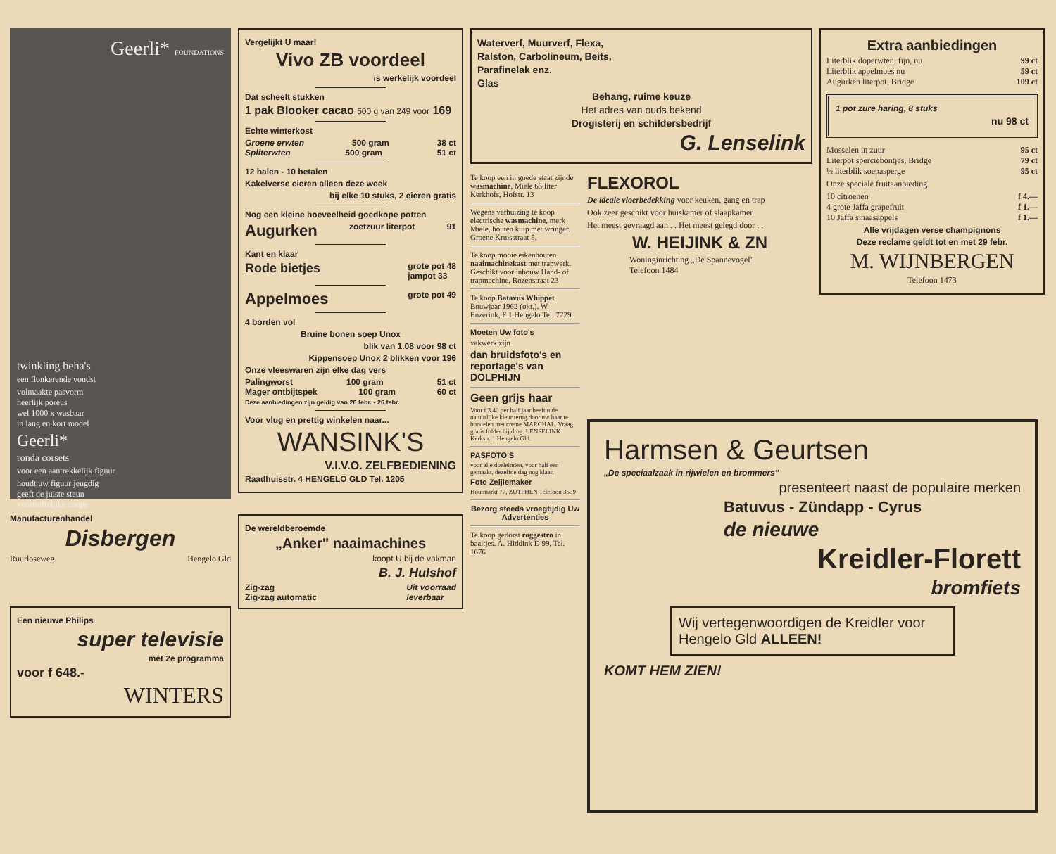Geerli* FOUNDATIONS
twinkling beha's
een flonkerende vondst
volmaakte pasvorm
heerlijk poreus
wel 1000 x wasbaar
in lang en kort model
Geerli*
ronda corsets
voor een aantrekkelijk figuur
houdt uw figuur jeugdig
geeft de juiste steun
voortreffelijke coupe
Manufacturenhandel
Disbergen
Ruurloseweg Hengelo Gld
Een nieuwe Philips
super televisie
met 2e programma
voor f 648.-
WINTERS
Vergelijkt U maar!
Vivo ZB voordeel
is werkelijk voordeel
Dat scheelt stukken
1 pak Blooker cacao 500 g van 249 voor 169
Echte winterkost
Groene erwten 500 gram 38 ct
Spliterwten 500 gram 51 ct
12 halen - 10 betalen
Kakelverse eieren alleen deze week
bij elke 10 stuks, 2 eieren gratis
Nog een kleine hoeveelheid goedkope potten
Augurken zoetzuur literpot 91
Kant en klaar
Rode bietjes grote pot 48
jampot 33
Appelmoes grote pot 49
4 borden vol
Bruine bonen soep Unox
blik van 1.08 voor 98 ct
Kippensoep Unox 2 blikken voor 196
Onze vleeswaren zijn elke dag vers
Palingworst 100 gram 51 ct
Mager ontbijtspek 100 gram 60 ct
Deze aanbiedingen zijn geldig van 20 febr. - 26 febr.
Voor vlug en prettig winkelen naar...
WANSINK'S
V.I.V.O. ZELFBEDIENING
Raadhuisstr. 4 HENGELO GLD Tel. 1205
De wereldberoemde
„Anker" naaimachines
koopt U bij de vakman
B. J. Hulshof
Zig-zag
Zig-zag automatic Uit voorraad
leverbaar
Waterverf, Muurverf, Flexa,
Ralston, Carbolineum, Beits,
Parafinelak enz.
Glas
Behang, ruime keuze
Het adres van ouds bekend
Drogisterij en schildersbedrijf
G. Lenselink
Te koop een in goede staat zijnde wasmachine, Miele 65 liter Kerkhofs, Hofstr. 13
Wegens verhuizing te koop electrische wasmachine, merk Miele, houten kuip met wringer. Groene Kruisstraat 5.
Te koop mooie eikenhouten naaimachinekast met trapwerk. Geschikt voor inbouw Hand- of trapmachine, Rozenstraat 23
Te koop Batavus Whippet Bouwjaar 1962 (okt.). W. Enzerink, F 1 Hengelo Tel. 7229.
Moeten Uw foto's
vakwerk zijn
dan bruidsfoto's en reportage's van DOLPHIJN
Geen grijs haar
Voor f 3.40 per half jaar heeft u de natuurlijke kleur terug door uw haar te borstelen met creme MARCHAL. Vraag gratis folder bij drog. LENSELINK Kerkstr. 1 Hengelo Gld.
PASFOTO'S
voor alle doeleinden, voor half een gemaakt, dezelfde dag nog klaar.
Foto Zeijlemaker
Houtmarkt 77, ZUTPHEN Telefoon 3539
Bezorg steeds vroegtijdig Uw Advertenties
Te koop gedorst roggestro in baaltjes. A. Hiddink D 99, Tel. 1676
FLEXOROL
De ideale vloerbedekking voor keuken, gang en trap
Ook zeer geschikt voor huiskamer of slaapkamer.
Het meest gevraagd aan . . Het meest gelegd door . .
W. HEIJINK & ZN
Woninginrichting „De Spannevogel"
Telefoon 1484
Extra aanbiedingen
Literblik doperwten, fijn, nu 99 ct
Literblik appelmoes nu 59 ct
Augurken literpot, Bridge 109 ct
1 pot zure haring, 8 stuks
nu 98 ct
Mosselen in zuur 95 ct
Literpot sperciebontjes, Bridge 79 ct
½ literblik soepasperge 95 ct
Onze speciale fruitaanbieding
10 citroenen f 4.—
4 grote Jaffa grapefruit f 1.—
10 Jaffa sinaasappels f 1.—
Alle vrijdagen verse champignons
Deze reclame geldt tot en met 29 febr.
M. WIJNBERGEN
Telefoon 1473
Harmsen & Geurtsen
„De speciaalzaak in rijwielen en brommers"
presenteert naast de populaire merken
Batuvus - Zündapp - Cyrus
de nieuwe
Kreidler-Florett
bromfiets
Wij vertegenwoordigen de Kreidler voor Hengelo Gld ALLEEN!
KOMT HEM ZIEN!